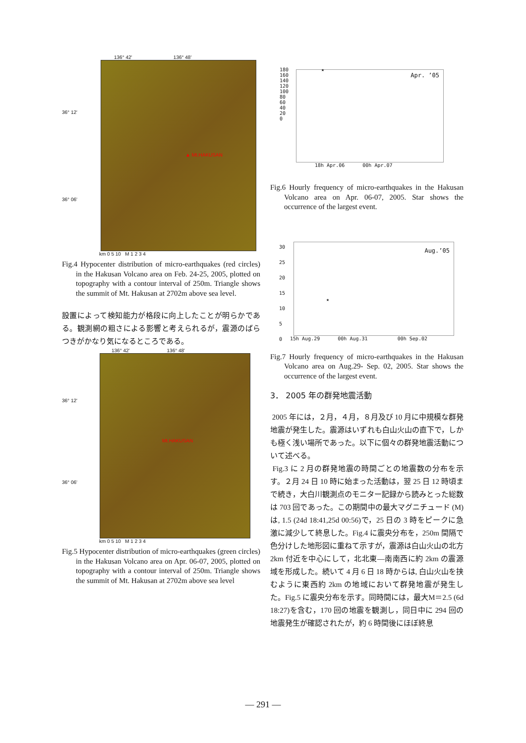136° 42' 136° 48'
36° 12'
36° 06'
▲ Mt.HAKUSAN
km 0 5 10 M 1 2 3 4
Fig.4 Hypocenter distribution of micro-earthquakes (red circles) in the Hakusan Volcano area on Feb. 24-25, 2005, plotted on topography with a contour interval of 250m. Triangle shows the summit of Mt. Hakusan at 2702m above sea level.
設置によって検知能力が格段に向上したことが明らかである。観測網の粗さによる影響と考えられるが，震源のばらつきがかなり気になるところである。
136° 42' 136° 48'
36° 12'
36° 06'
Mt.HAKUSAN
km 0 5 10 M 1 2 3 4
Fig.5 Hypocenter distribution of micro-earthquakes (green circles) in the Hakusan Volcano area on Apr. 06-07, 2005, plotted on topography with a contour interval of 250m. Triangle shows the summit of Mt. Hakusan at 2702m above sea level
Apr. ’05
180
160
140
120
100
80
60
40
20
0
★
18h Apr.06 00h Apr.07
Fig.6 Hourly frequency of micro-earthquakes in the Hakusan Volcano area on Apr. 06-07, 2005. Star shows the occurrence of the largest event.
Aug.’05
30
25
20
15
10
5
0
★
15h Aug.29 00h Aug.31 00h Sep.02
Fig.7 Hourly frequency of micro-earthquakes in the Hakusan Volcano area on Aug.29- Sep. 02, 2005. Star shows the occurrence of the largest event.
3． 2005 年の群発地震活動
2005 年には，２月，４月，８月及び 10 月に中規模な群発地震が発生した。震源はいずれも白山火山の直下で，しかも極く浅い場所であった。以下に個々の群発地震活動について述べる。
Fig.3 に 2 月の群発地震の時間ごとの地震数の分布を示す。２月 24 日 10 時に始まった活動は，翌 25 日 12 時頃まで続き，大白川観測点のモニター記録から読みとった総数は 703 回であった。この期間中の最大マグニチュード (M) は, 1.5 (24d 18:41,25d 00:56)で，25 日の 3 時をピークに急激に減少して終息した。Fig.4 に震央分布を，250m 間隔で色分けした地形図に重ねて示すが，震源は白山火山の北方 2km 付近を中心にして，北北東—南南西に約 2km の震源域を形成した。続いて 4 月 6 日 18 時からは, 白山火山を挟むように東西約 2km の地域において群発地震が発生した。Fig.5 に震央分布を示す。同時間には，最大M＝2.5 (6d 18:27)を含む，170 回の地震を観測し，同日中に 294 回の地震発生が確認されたが，約 6 時間後にほぼ終息
— 291 —